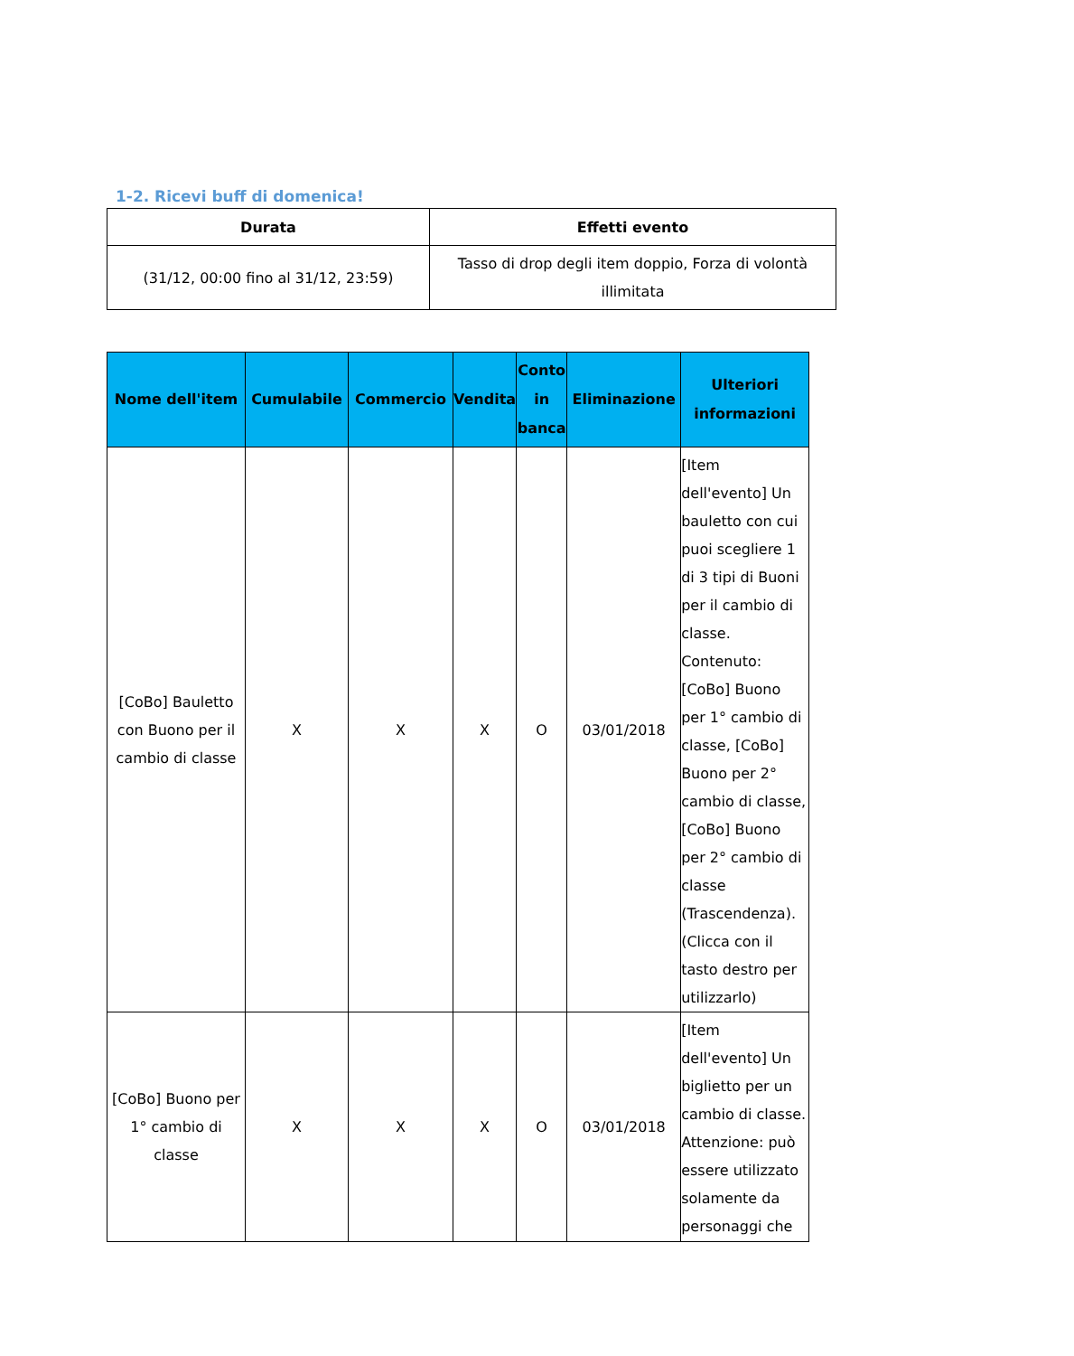1-2. Ricevi buff di domenica!
| Durata | Effetti evento |
| --- | --- |
| (31/12, 00:00 fino al 31/12, 23:59) | Tasso di drop degli item doppio, Forza di volontà illimitata |
| Nome dell'item | Cumulabile | Commercio | Vendita | Conto in banca | Eliminazione | Ulteriori informazioni |
| --- | --- | --- | --- | --- | --- | --- |
| [CoBo] Bauletto con Buono per il cambio di classe | X | X | X | O | 03/01/2018 | [Item dell'evento] Un bauletto con cui puoi scegliere 1 di 3 tipi di Buoni per il cambio di classe. Contenuto: [CoBo] Buono per 1° cambio di classe, [CoBo] Buono per 2° cambio di classe, [CoBo] Buono per 2° cambio di classe (Trascendenza). (Clicca con il tasto destro per utilizzarlo) |
| [CoBo] Buono per 1° cambio di classe | X | X | X | O | 03/01/2018 | [Item dell'evento] Un biglietto per un cambio di classe. Attenzione: può essere utilizzato solamente da personaggi che |